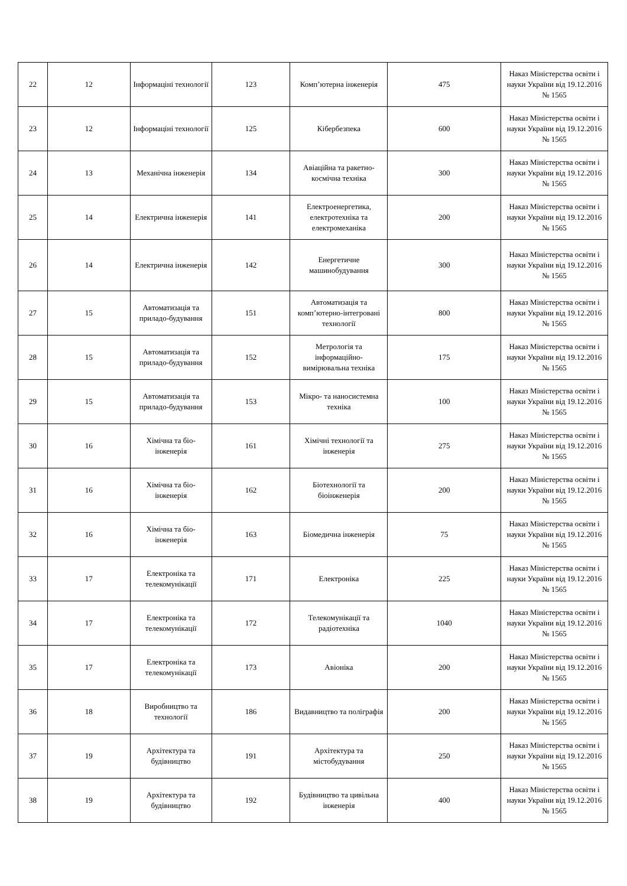| 22 | 12 | Інформаціні технології | 123 | Комп’ютерна інженерія | 475 | Наказ Міністерства освіти і науки України від 19.12.2016 № 1565 |
| 23 | 12 | Інформаціні технології | 125 | Кібербезпека | 600 | Наказ Міністерства освіти і науки України від 19.12.2016 № 1565 |
| 24 | 13 | Механічна інженерія | 134 | Авіаційна та ракетно-космічна техніка | 300 | Наказ Міністерства освіти і науки України від 19.12.2016 № 1565 |
| 25 | 14 | Електрична інженерія | 141 | Електроенергетика, електротехніка та електромеханіка | 200 | Наказ Міністерства освіти і науки України від 19.12.2016 № 1565 |
| 26 | 14 | Електрична інженерія | 142 | Енергетичне машинобудування | 300 | Наказ Міністерства освіти і науки України від 19.12.2016 № 1565 |
| 27 | 15 | Автоматизація та приладо-будування | 151 | Автоматизація та комп’ютерно-інтегровані технології | 800 | Наказ Міністерства освіти і науки України від 19.12.2016 № 1565 |
| 28 | 15 | Автоматизація та приладо-будування | 152 | Метрологія та інформаційно-вимірювальна техніка | 175 | Наказ Міністерства освіти і науки України від 19.12.2016 № 1565 |
| 29 | 15 | Автоматизація та приладо-будування | 153 | Мікро- та наносистемна техніка | 100 | Наказ Міністерства освіти і науки України від 19.12.2016 № 1565 |
| 30 | 16 | Хімічна та біо-інженерія | 161 | Хімічні технології та інженерія | 275 | Наказ Міністерства освіти і науки України від 19.12.2016 № 1565 |
| 31 | 16 | Хімічна та біо-інженерія | 162 | Біотехнології та біоінженерія | 200 | Наказ Міністерства освіти і науки України від 19.12.2016 № 1565 |
| 32 | 16 | Хімічна та біо-інженерія | 163 | Біомедична інженерія | 75 | Наказ Міністерства освіти і науки України від 19.12.2016 № 1565 |
| 33 | 17 | Електроніка та телекомунікації | 171 | Електроніка | 225 | Наказ Міністерства освіти і науки України від 19.12.2016 № 1565 |
| 34 | 17 | Електроніка та телекомунікації | 172 | Телекомунікації та радіотехніка | 1040 | Наказ Міністерства освіти і науки України від 19.12.2016 № 1565 |
| 35 | 17 | Електроніка та телекомунікації | 173 | Авіоніка | 200 | Наказ Міністерства освіти і науки України від 19.12.2016 № 1565 |
| 36 | 18 | Виробництво та технології | 186 | Видавництво та поліграфія | 200 | Наказ Міністерства освіти і науки України від 19.12.2016 № 1565 |
| 37 | 19 | Архітектура та будівництво | 191 | Архітектура та містобудування | 250 | Наказ Міністерства освіти і науки України від 19.12.2016 № 1565 |
| 38 | 19 | Архітектура та будівництво | 192 | Будівництво та цивільна інженерія | 400 | Наказ Міністерства освіти і науки України від 19.12.2016 № 1565 |